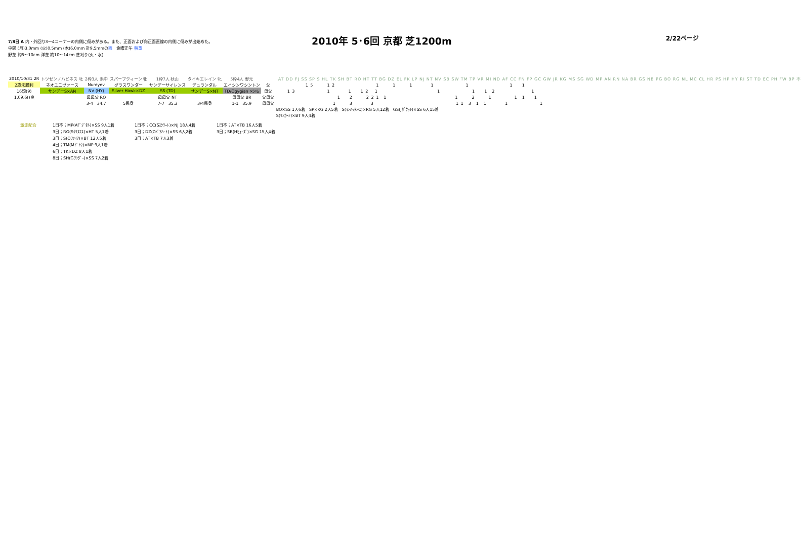7/8日 A 内・外回り3～4コーナーの内側に傷みがある。また、正面および向正面直線の内側に傷みが出始めた。
中間 (月)3.0mm (火)0.5mm (木)6.0mm 計9.5mmの雨　金曜正午 稍重
野芝 約8～10cm 洋芝 約10～14cm 芝刈り(火・水)
2010年 5･6回 京都 芝1200m
2/22ページ
| 2010/10/31 2R | トツゼンノハピネス 牝 | 2枠3人 浜中 | スパーブクィーン 牝 | 1枠7人 秋山 | タイキエレイン 牝 | 5枠4人 野元 | | AT DD FJ SS SP S HL TK SH BT RO HT TT BG DZ EL FK LP NJ NT NV SB SW TM TP VR MI ND AF CC FN FP GC GW JR KG MS SG WD MP AN RN NA BR GS NB PG BO RG NL MC CL HR PS HP HY RI ST TD EC PH FW BP 不 |
| 2歳未勝利 | ネオユニヴァース | Nureyev | グラスワンダー | サンデーサイレンス | デュランダル | エイシンワシントン | 父 | 1 5 1 2 1 1 1 1 1 1 1 |
| 16頭(9) | サンデーS×AN | NV (HY) | Silver Hawk×DZ | SS (TD) | サンデーS×NT | TD/Ogygian ×ｼｬﾑ | 母父 | 1 3 1 1 1 2 1 1 1 1 2 1 |
| 1.09.6()良 | | 母母父 RO | | 母母父 NT | | 母母父 BR | 父母父 | 1 2 2 2 1 1 1 2 1 1 1 1 |
| | | 3-4 34.7 | 5馬身 | 7-7 35.3 | 3/4馬身 | 1-1 35.9 | 母母父 | 1 3 3 1 1 3 1 1 1 1 |
| | | | | | | | | BO×SS 1人6着 SP×KG 2人5着 S(ﾏﾝﾊｯﾀﾝC)×RG 5人12着 GS(Jﾎﾟｹｯﾄ)×SS 6人15着 |
| | | | | | | | | S(ﾘﾝｶｰﾝ)×BT 9人4着 |
激走配合 1日不；MP(Aﾃﾞｼﾞﾀﾙ)×SS 9人1着
3日；RO(Sｸﾘｽｴｽ)×HT 5人1着
3日；S(Oﾌｧｲｱ)×BT 12人5着
4日；TM(Mﾄﾞﾄｳ)×MP 9人1着
6日；TK×DZ 8人1着
8日；SH(Gﾜﾝﾀﾞｰ)×SS 7人2着
1日不；CC(Sｽｸﾜｰﾄ)×NJ 18人4着
3日；DZ(Cﾍﾞｱﾊｰﾄ)×SS 6人2着
3日；AT×TB 7人3着
1日不；AT×TB 16人5着
3日；SB(Hﾋｭｰｽﾞ)×SG 15人4着